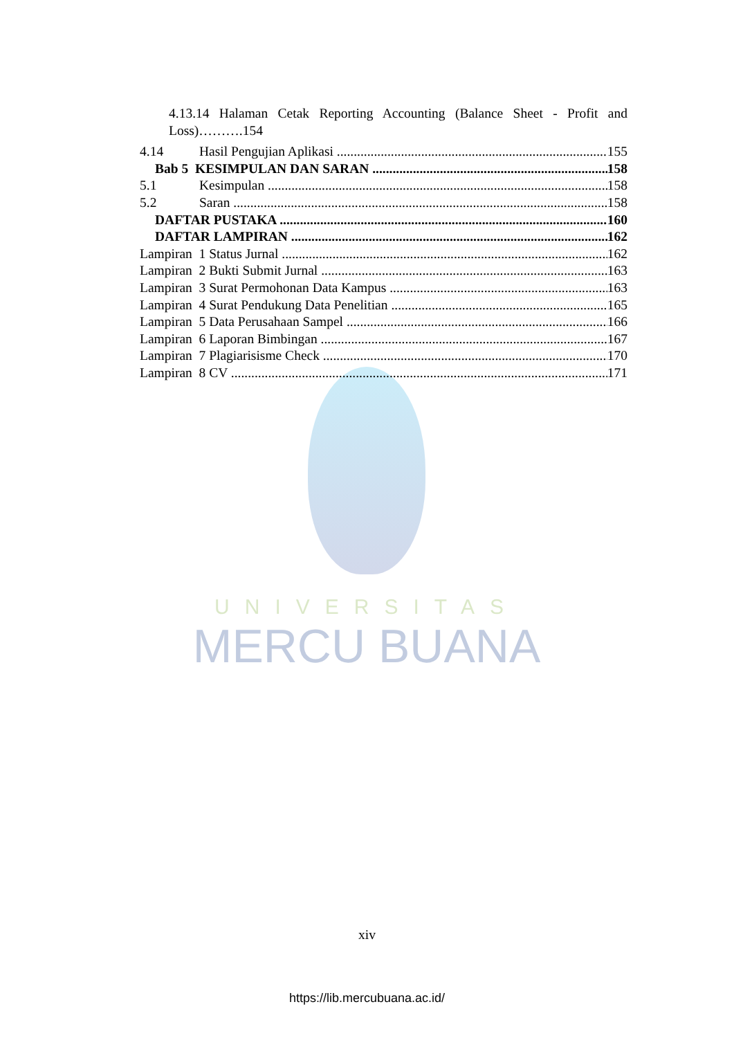UNIVERSITAS
MERCU BUANA
4.13.14 Halaman Cetak Reporting Accounting (Balance Sheet - Profit and Loss)……….154
4.14 Hasil Pengujian Aplikasi 155
Bab 5 KESIMPULAN DAN SARAN 158
5.1 Kesimpulan 158
5.2 Saran 158
DAFTAR PUSTAKA 160
DAFTAR LAMPIRAN 162
Lampiran 1 Status Jurnal 162
Lampiran 2 Bukti Submit Jurnal 163
Lampiran 3 Surat Permohonan Data Kampus 163
Lampiran 4 Surat Pendukung Data Penelitian 165
Lampiran 5 Data Perusahaan Sampel 166
Lampiran 6 Laporan Bimbingan 167
Lampiran 7 Plagiarisisme Check 170
Lampiran 8 CV 171
xiv
https://lib.mercubuana.ac.id/